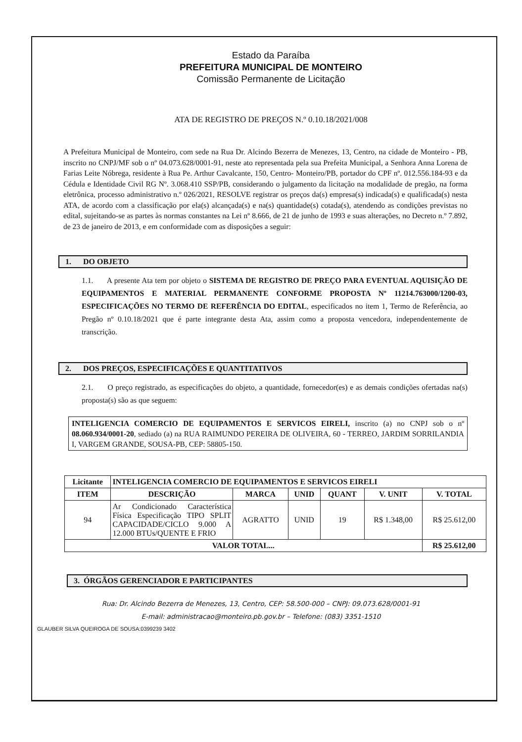Estado da Paraíba
PREFEITURA MUNICIPAL DE MONTEIRO
Comissão Permanente de Licitação
ATA DE REGISTRO DE PREÇOS N.º 0.10.18/2021/008
A Prefeitura Municipal de Monteiro, com sede na Rua Dr. Alcindo Bezerra de Menezes, 13, Centro, na cidade de Monteiro - PB, inscrito no CNPJ/MF sob o nº 04.073.628/0001-91, neste ato representada pela sua Prefeita Municipal, a Senhora Anna Lorena de Farias Leite Nóbrega, residente à Rua Pe. Arthur Cavalcante, 150, Centro- Monteiro/PB, portador do CPF nº. 012.556.184-93 e da Cédula e Identidade Civil RG Nº. 3.068.410 SSP/PB, considerando o julgamento da licitação na modalidade de pregão, na forma eletrônica, processo administrativo n.º 026/2021, RESOLVE registrar os preços da(s) empresa(s) indicada(s) e qualificada(s) nesta ATA, de acordo com a classificação por ela(s) alcançada(s) e na(s) quantidade(s) cotada(s), atendendo as condições previstas no edital, sujeitando-se as partes às normas constantes na Lei nº 8.666, de 21 de junho de 1993 e suas alterações, no Decreto n.º 7.892, de 23 de janeiro de 2013, e em conformidade com as disposições a seguir:
1. DO OBJETO
1.1. A presente Ata tem por objeto o SISTEMA DE REGISTRO DE PREÇO PARA EVENTUAL AQUISIÇÃO DE EQUIPAMENTOS E MATERIAL PERMANENTE CONFORME PROPOSTA Nº 11214.763000/1200-03, ESPECIFICAÇÕES NO TERMO DE REFERÊNCIA DO EDITAL, especificados no item 1, Termo de Referência, ao Pregão nº 0.10.18/2021 que é parte integrante desta Ata, assim como a proposta vencedora, independentemente de transcrição.
2. DOS PREÇOS, ESPECIFICAÇÕES E QUANTITATIVOS
2.1. O preço registrado, as especificações do objeto, a quantidade, fornecedor(es) e as demais condições ofertadas na(s) proposta(s) são as que seguem:
INTELIGENCIA COMERCIO DE EQUIPAMENTOS E SERVICOS EIRELI, inscrito (a) no CNPJ sob o nº 08.060.934/0001-20, sediado (a) na RUA RAIMUNDO PEREIRA DE OLIVEIRA, 60 - TERREO, JARDIM SORRILANDIA I, VARGEM GRANDE, SOUSA-PB, CEP: 58805-150.
| Licitante | INTELIGENCIA COMERCIO DE EQUIPAMENTOS E SERVICOS EIRELI | | | | | |
| --- | --- | --- | --- | --- | --- | --- |
| ITEM | DESCRIÇÃO | MARCA | UNID | QUANT | V. UNIT | V. TOTAL |
| 94 | Ar Condicionado Característica Física Especificação TIPO SPLIT CAPACIDADE/CICLO 9.000 A 12.000 BTUs/QUENTE E FRIO | AGRATTO | UNID | 19 | R$ 1.348,00 | R$ 25.612,00 |
| VALOR TOTAL... | | | | | | R$ 25.612,00 |
3. ÓRGÃOS GERENCIADOR E PARTICIPANTES
Rua: Dr. Alcindo Bezerra de Menezes, 13, Centro, CEP: 58.500-000 – CNPJ: 09.073.628/0001-91
E-mail: administracao@monteiro.pb.gov.br – Telefone: (083) 3351-1510
GLAUBER SILVA QUEIROGA DE SOUSA:0399239 3402